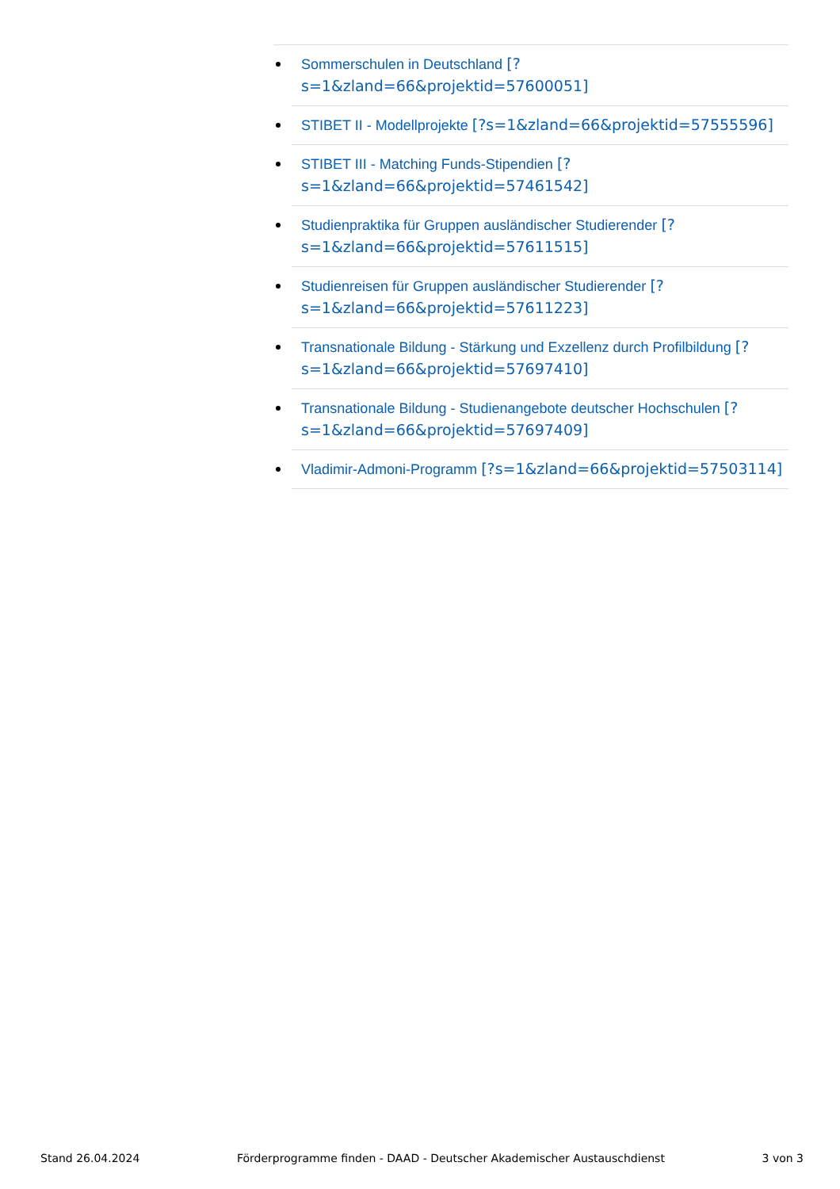Sommerschulen in Deutschland [?s=1&zland=66&projektid=57600051]
STIBET II - Modellprojekte [?s=1&zland=66&projektid=57555596]
STIBET III - Matching Funds-Stipendien [?s=1&zland=66&projektid=57461542]
Studienpraktika für Gruppen ausländischer Studierender [?s=1&zland=66&projektid=57611515]
Studienreisen für Gruppen ausländischer Studierender [?s=1&zland=66&projektid=57611223]
Transnationale Bildung - Stärkung und Exzellenz durch Profilbildung [?s=1&zland=66&projektid=57697410]
Transnationale Bildung - Studienangebote deutscher Hochschulen [?s=1&zland=66&projektid=57697409]
Vladimir-Admoni-Programm [?s=1&zland=66&projektid=57503114]
Stand 26.04.2024 Förderprogramme finden - DAAD - Deutscher Akademischer Austauschdienst 3 von 3